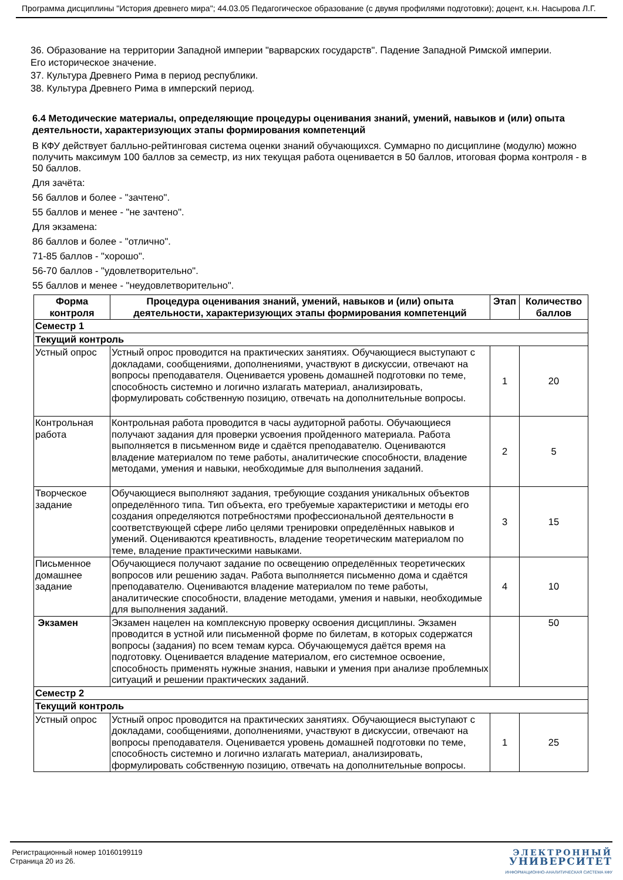Программа дисциплины "История древнего мира"; 44.03.05 Педагогическое образование (с двумя профилями подготовки); доцент, к.н. Насырова Л.Г.
36. Образование на территории Западной империи "варварских государств". Падение Западной Римской империи. Его историческое значение.
37. Культура Древнего Рима в период республики.
38. Культура Древнего Рима в имперский период.
6.4 Методические материалы, определяющие процедуры оценивания знаний, умений, навыков и (или) опыта деятельности, характеризующих этапы формирования компетенций
В КФУ действует балльно-рейтинговая система оценки знаний обучающихся. Суммарно по дисциплине (модулю) можно получить максимум 100 баллов за семестр, из них текущая работа оценивается в 50 баллов, итоговая форма контроля - в 50 баллов.
Для зачёта:
56 баллов и более - "зачтено".
55 баллов и менее - "не зачтено".
Для экзамена:
86 баллов и более - "отлично".
71-85 баллов - "хорошо".
56-70 баллов - "удовлетворительно".
55 баллов и менее - "неудовлетворительно".
| Форма контроля | Процедура оценивания знаний, умений, навыков и (или) опыта деятельности, характеризующих этапы формирования компетенций | Этап | Количество баллов |
| --- | --- | --- | --- |
| Семестр 1 | | | |
| Текущий контроль | | | |
| Устный опрос | Устный опрос проводится на практических занятиях. Обучающиеся выступают с докладами, сообщениями, дополнениями, участвуют в дискуссии, отвечают на вопросы преподавателя. Оценивается уровень домашней подготовки по теме, способность системно и логично излагать материал, анализировать, формулировать собственную позицию, отвечать на дополнительные вопросы. | 1 | 20 |
| Контрольная работа | Контрольная работа проводится в часы аудиторной работы. Обучающиеся получают задания для проверки усвоения пройденного материала. Работа выполняется в письменном виде и сдаётся преподавателю. Оцениваются владение материалом по теме работы, аналитические способности, владение методами, умения и навыки, необходимые для выполнения заданий. | 2 | 5 |
| Творческое задание | Обучающиеся выполняют задания, требующие создания уникальных объектов определённого типа. Тип объекта, его требуемые характеристики и методы его создания определяются потребностями профессиональной деятельности в соответствующей сфере либо целями тренировки определённых навыков и умений. Оцениваются креативность, владение теоретическим материалом по теме, владение практическими навыками. | 3 | 15 |
| Письменное домашнее задание | Обучающиеся получают задание по освещению определённых теоретических вопросов или решению задач. Работа выполняется письменно дома и сдаётся преподавателю. Оцениваются владение материалом по теме работы, аналитические способности, владение методами, умения и навыки, необходимые для выполнения заданий. | 4 | 10 |
| Экзамен | Экзамен нацелен на комплексную проверку освоения дисциплины. Экзамен проводится в устной или письменной форме по билетам, в которых содержатся вопросы (задания) по всем темам курса. Обучающемуся даётся время на подготовку. Оценивается владение материалом, его системное освоение, способность применять нужные знания, навыки и умения при анализе проблемных ситуаций и решении практических заданий. | | 50 |
| Семестр 2 | | | |
| Текущий контроль | | | |
| Устный опрос | Устный опрос проводится на практических занятиях. Обучающиеся выступают с докладами, сообщениями, дополнениями, участвуют в дискуссии, отвечают на вопросы преподавателя. Оценивается уровень домашней подготовки по теме, способность системно и логично излагать материал, анализировать, формулировать собственную позицию, отвечать на дополнительные вопросы. | 1 | 25 |
Регистрационный номер 10160199119
Страница 20 из 26.
ЭЛЕКТРОННЫЙ
УНИВЕРСИТЕТ
ИНФОРМАЦИОННО-АНАЛИТИЧЕСКАЯ СИСТЕМА КФУ